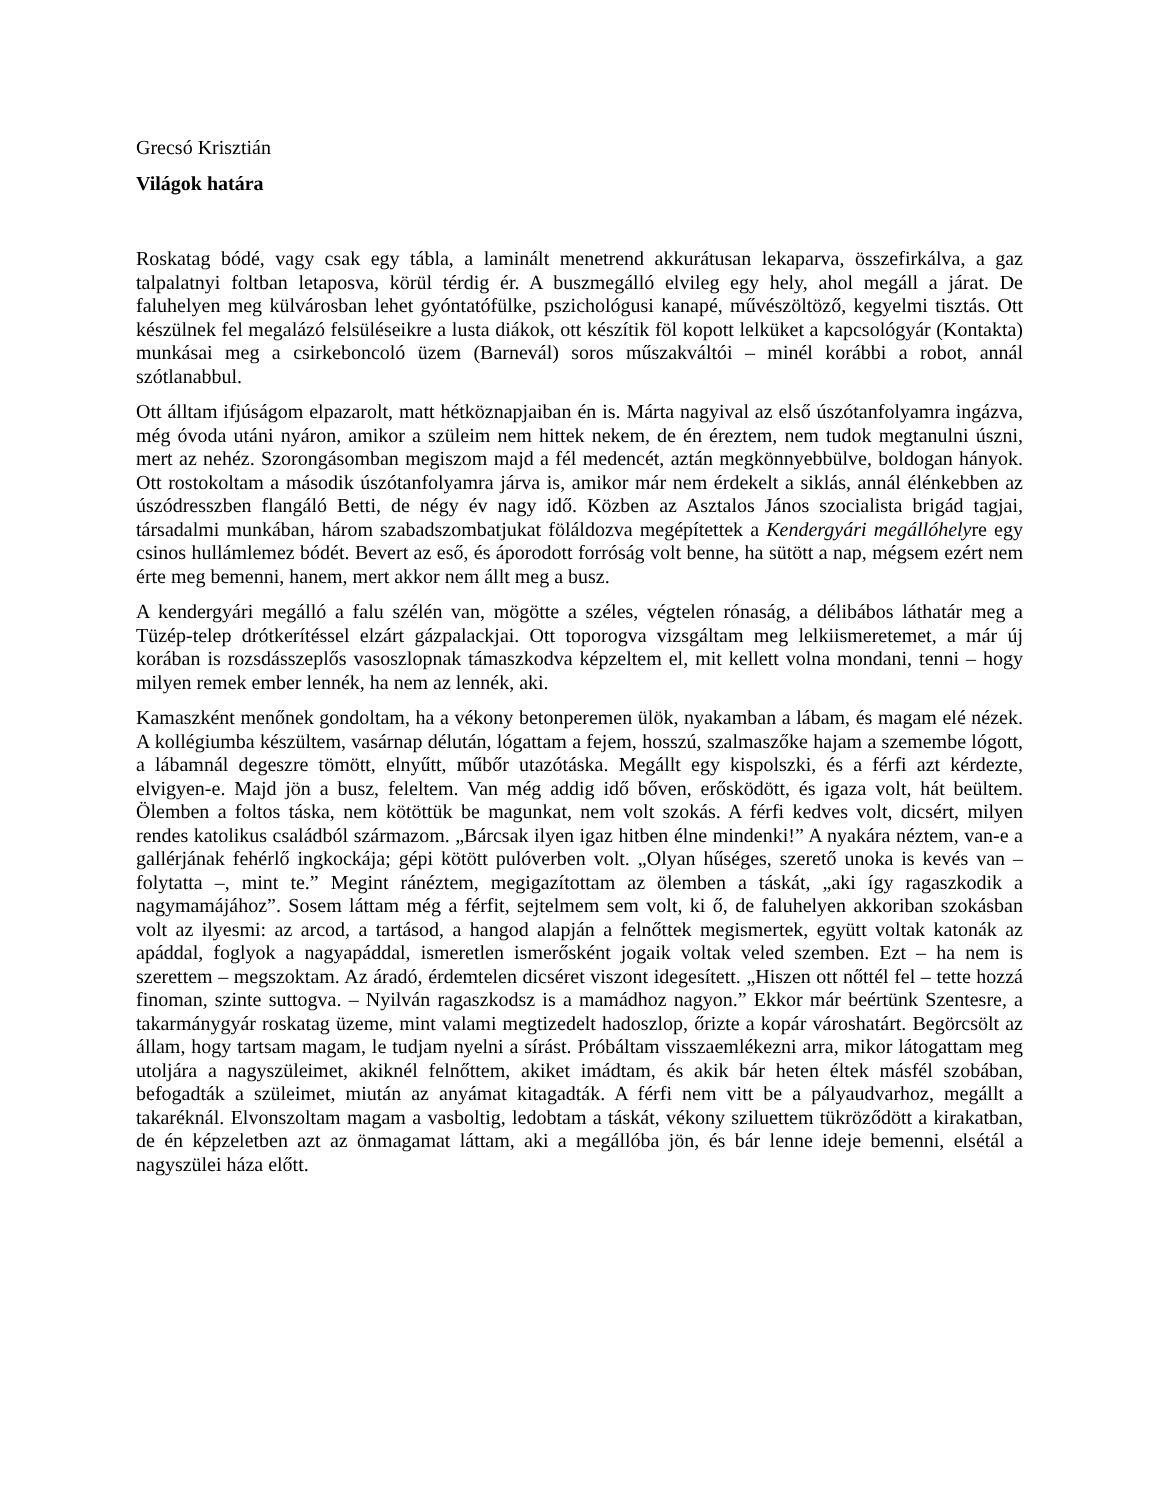Grecsó Krisztián
Világok határa
Roskatag bódé, vagy csak egy tábla, a laminált menetrend akkurátusan lekaparva, összefirkálva, a gaz talpalatnyi foltban letaposva, körül térdig ér. A buszmegálló elvileg egy hely, ahol megáll a járat. De faluhelyen meg külvárosban lehet gyóntatófülke, pszichológusi kanapé, művészöltöző, kegyelmi tisztás. Ott készülnek fel megalázó felsüléseikre a lusta diákok, ott készítik föl kopott lelküket a kapcsológyár (Kontakta) munkásai meg a csirkeboncoló üzem (Barnevál) soros műszakváltói – minél korábbi a robot, annál szótlanabbul.
Ott álltam ifjúságom elpazarolt, matt hétköznapjaiban én is. Márta nagyival az első úszótanfolyamra ingázva, még óvoda utáni nyáron, amikor a szüleim nem hittek nekem, de én éreztem, nem tudok megtanulni úszni, mert az nehéz. Szorongásomban megiszom majd a fél medencét, aztán megkönnyebbülve, boldogan hányok. Ott rostokoltam a második úszótanfolyamra járva is, amikor már nem érdekelt a siklás, annál élénkebben az úszódresszben flangáló Betti, de négy év nagy idő. Közben az Asztalos János szocialista brigád tagjai, társadalmi munkában, három szabadszombatjukat föláldozva megépítettek a Kendergyári megállóhelyre egy csinos hullámlemez bódét. Bevert az eső, és áporodott forróság volt benne, ha sütött a nap, mégsem ezért nem érte meg bemenni, hanem, mert akkor nem állt meg a busz.
A kendergyári megálló a falu szélén van, mögötte a széles, végtelen rónaság, a délibábos láthatár meg a Tüzép-telep drótkerítéssel elzárt gázpalackjai. Ott toporogva vizsgáltam meg lelkiismeretemet, a már új korában is rozsdásszeplős vasoszlopnak támaszkodva képzeltem el, mit kellett volna mondani, tenni – hogy milyen remek ember lennék, ha nem az lennék, aki.
Kamaszként menőnek gondoltam, ha a vékony betonperemen ülök, nyakamban a lábam, és magam elé nézek. A kollégiumba készültem, vasárnap délután, lógattam a fejem, hosszú, szalmaszőke hajam a szemembe lógott, a lábamnál degeszre tömött, elnyűtt, műbőr utazótáska. Megállt egy kispolszki, és a férfi azt kérdezte, elvigyen-e. Majd jön a busz, feleltem. Van még addig idő bőven, erősködött, és igaza volt, hát beültem. Ölemben a foltos táska, nem kötöttük be magunkat, nem volt szokás. A férfi kedves volt, dicsért, milyen rendes katolikus családból származom. „Bárcsak ilyen igaz hitben élne mindenki!” A nyakára néztem, van-e a gallérjának fehérlő ingkockája; gépi kötött pulóverben volt. „Olyan hűséges, szerető unoka is kevés van – folytatta –, mint te.” Megint ránéztem, megigazítottam az ölemben a táskát, „aki így ragaszkodik a nagymamájához”. Sosem láttam még a férfit, sejtelmem sem volt, ki ő, de faluhelyen akkoriban szokásban volt az ilyesmi: az arcod, a tartásod, a hangod alapján a felnőttek megismertek, együtt voltak katonák az apáddal, foglyok a nagyapáddal, ismeretlen ismerősként jogaik voltak veled szemben. Ezt – ha nem is szerettem – megszoktam. Az áradó, érdemtelen dicséret viszont idegesített. „Hiszen ott nőttél fel – tette hozzá finoman, szinte suttogva. – Nyilván ragaszkodsz is a mamádhoz nagyon.” Ekkor már beértünk Szentesre, a takarmánygyár roskatag üzeme, mint valami megtizedelt hadoszlop, őrizte a kopár városhatárt. Begörcsölt az állam, hogy tartsam magam, le tudjam nyelni a sírást. Próbáltam visszaemlékezni arra, mikor látogattam meg utoljára a nagyszüleimet, akiknél felnőttem, akiket imádtam, és akik bár heten éltek másfél szobában, befogadták a szüleimet, miután az anyámat kitagadták. A férfi nem vitt be a pályaudvarhoz, megállt a takaréknál. Elvonszoltam magam a vasboltig, ledobtam a táskát, vékony sziluettem tükröződött a kirakatban, de én képzeletben azt az önmagamat láttam, aki a megállóba jön, és bár lenne ideje bemenni, elsétál a nagyszülei háza előtt.